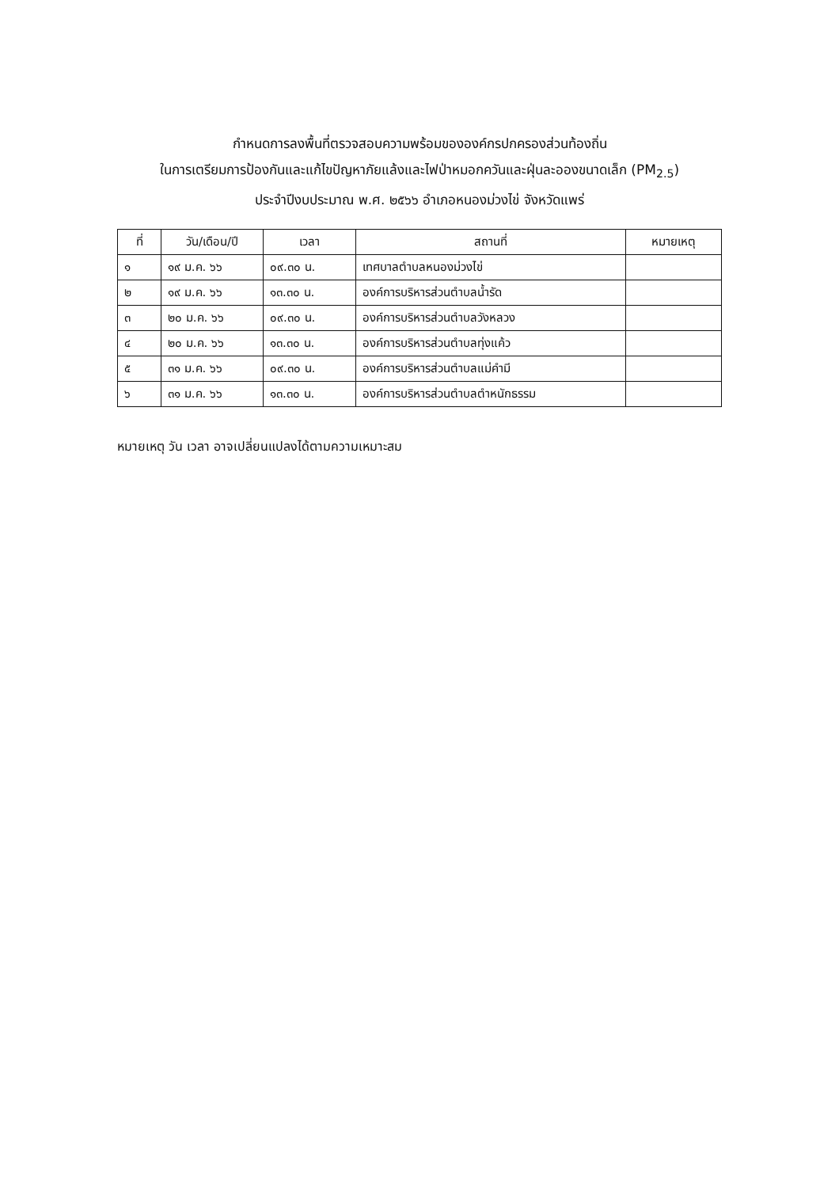กำหนดการลงพื้นที่ตรวจสอบความพร้อมขององค์กรปกครองส่วนท้องถิ่น
ในการเตรียมการป้องกันและแก้ไขปัญหาภัยแล้งและไฟป่าหมอกควันและฝุ่นละอองขนาดเล็ก (PM<sub>2.5</sub>)
ประจำปีงบประมาณ พ.ศ. ๒๕๖๖ อำเภอหนองม่วงไข่ จังหวัดแพร่
| ที่ | วัน/เดือน/ปี | เวลา | สถานที่ | หมายเหตุ |
| --- | --- | --- | --- | --- |
| ๑ | ๑๙ ม.ค. ๖๖ | ๐๙.๓๐ น. | เทศบาลตำบลหนองม่วงไข่ | |
| ๒ | ๑๙ ม.ค. ๖๖ | ๑๓.๓๐ น. | องค์การบริหารส่วนตำบลน้ำรัด | |
| ๓ | ๒๐ ม.ค. ๖๖ | ๐๙.๓๐ น. | องค์การบริหารส่วนตำบลวังหลวง | |
| ๔ | ๒๐ ม.ค. ๖๖ | ๑๓.๓๐ น. | องค์การบริหารส่วนตำบลทุ่งแค้ว | |
| ๕ | ๓๑ ม.ค. ๖๖ | ๐๙.๓๐ น. | องค์การบริหารส่วนตำบลแม่คำมี | |
| ๖ | ๓๑ ม.ค. ๖๖ | ๑๓.๓๐ น. | องค์การบริหารส่วนตำบลตำหนักธรรม | |
หมายเหตุ วัน เวลา อาจเปลี่ยนแปลงได้ตามความเหมาะสม